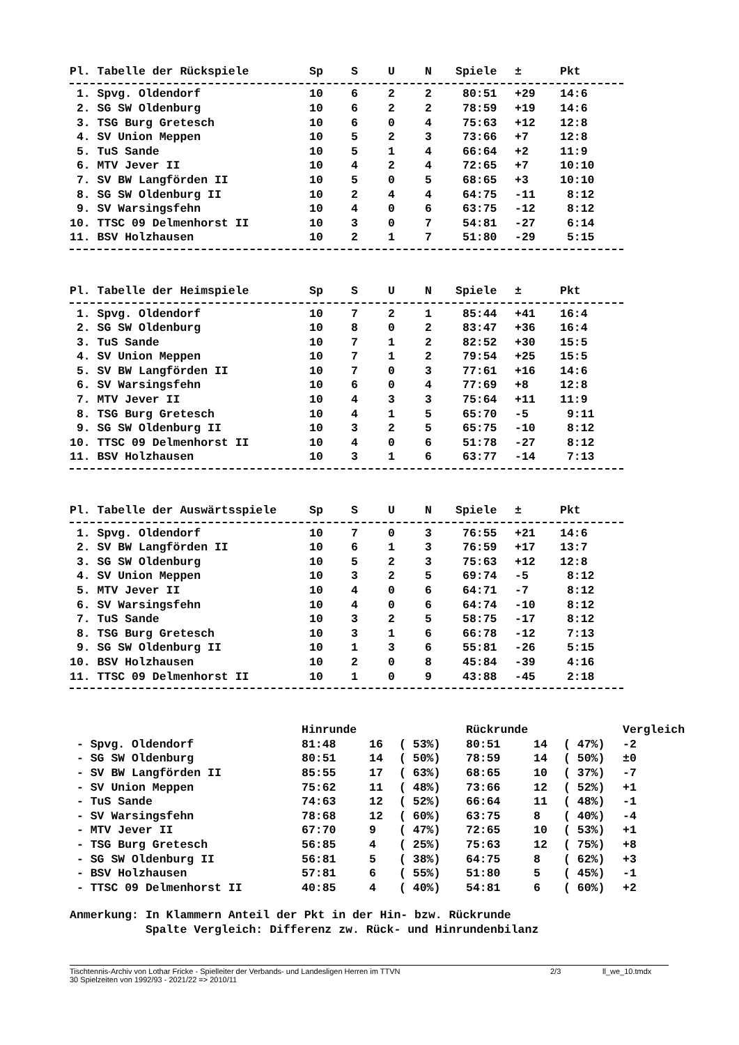| Pl. Tabelle der Rückspiele | Sp | S | U | N | Spiele | ± | Pkt |
| --- | --- | --- | --- | --- | --- | --- | --- |
| 1. Spvg. Oldendorf | 10 | 6 | 2 | 2 | 80:51 | +29 | 14:6 |
| 2. SG SW Oldenburg | 10 | 6 | 2 | 2 | 78:59 | +19 | 14:6 |
| 3. TSG Burg Gretesch | 10 | 6 | 0 | 4 | 75:63 | +12 | 12:8 |
| 4. SV Union Meppen | 10 | 5 | 2 | 3 | 73:66 | +7 | 12:8 |
| 5. TuS Sande | 10 | 5 | 1 | 4 | 66:64 | +2 | 11:9 |
| 6. MTV Jever II | 10 | 4 | 2 | 4 | 72:65 | +7 | 10:10 |
| 7. SV BW Langförden II | 10 | 5 | 0 | 5 | 68:65 | +3 | 10:10 |
| 8. SG SW Oldenburg II | 10 | 2 | 4 | 4 | 64:75 | -11 | 8:12 |
| 9. SV Warsingsfehn | 10 | 4 | 0 | 6 | 63:75 | -12 | 8:12 |
| 10. TTSC 09 Delmenhorst II | 10 | 3 | 0 | 7 | 54:81 | -27 | 6:14 |
| 11. BSV Holzhausen | 10 | 2 | 1 | 7 | 51:80 | -29 | 5:15 |
| Pl. Tabelle der Heimspiele | Sp | S | U | N | Spiele | ± | Pkt |
| --- | --- | --- | --- | --- | --- | --- | --- |
| 1. Spvg. Oldendorf | 10 | 7 | 2 | 1 | 85:44 | +41 | 16:4 |
| 2. SG SW Oldenburg | 10 | 8 | 0 | 2 | 83:47 | +36 | 16:4 |
| 3. TuS Sande | 10 | 7 | 1 | 2 | 82:52 | +30 | 15:5 |
| 4. SV Union Meppen | 10 | 7 | 1 | 2 | 79:54 | +25 | 15:5 |
| 5. SV BW Langförden II | 10 | 7 | 0 | 3 | 77:61 | +16 | 14:6 |
| 6. SV Warsingsfehn | 10 | 6 | 0 | 4 | 77:69 | +8 | 12:8 |
| 7. MTV Jever II | 10 | 4 | 3 | 3 | 75:64 | +11 | 11:9 |
| 8. TSG Burg Gretesch | 10 | 4 | 1 | 5 | 65:70 | -5 | 9:11 |
| 9. SG SW Oldenburg II | 10 | 3 | 2 | 5 | 65:75 | -10 | 8:12 |
| 10. TTSC 09 Delmenhorst II | 10 | 4 | 0 | 6 | 51:78 | -27 | 8:12 |
| 11. BSV Holzhausen | 10 | 3 | 1 | 6 | 63:77 | -14 | 7:13 |
| Pl. Tabelle der Auswärtsspiele | Sp | S | U | N | Spiele | ± | Pkt |
| --- | --- | --- | --- | --- | --- | --- | --- |
| 1. Spvg. Oldendorf | 10 | 7 | 0 | 3 | 76:55 | +21 | 14:6 |
| 2. SV BW Langförden II | 10 | 6 | 1 | 3 | 76:59 | +17 | 13:7 |
| 3. SG SW Oldenburg | 10 | 5 | 2 | 3 | 75:63 | +12 | 12:8 |
| 4. SV Union Meppen | 10 | 3 | 2 | 5 | 69:74 | -5 | 8:12 |
| 5. MTV Jever II | 10 | 4 | 0 | 6 | 64:71 | -7 | 8:12 |
| 6. SV Warsingsfehn | 10 | 4 | 0 | 6 | 64:74 | -10 | 8:12 |
| 7. TuS Sande | 10 | 3 | 2 | 5 | 58:75 | -17 | 8:12 |
| 8. TSG Burg Gretesch | 10 | 3 | 1 | 6 | 66:78 | -12 | 7:13 |
| 9. SG SW Oldenburg II | 10 | 1 | 3 | 6 | 55:81 | -26 | 5:15 |
| 10. BSV Holzhausen | 10 | 2 | 0 | 8 | 45:84 | -39 | 4:16 |
| 11. TTSC 09 Delmenhorst II | 10 | 1 | 0 | 9 | 43:88 | -45 | 2:18 |
| | Hinrunde | | | Rückrunde | | | Vergleich |
| --- | --- | --- | --- | --- | --- | --- | --- |
| - Spvg. Oldendorf | 81:48 | 16 | ( 53%) | 80:51 | 14 | ( 47%) | -2 |
| - SG SW Oldenburg | 80:51 | 14 | ( 50%) | 78:59 | 14 | ( 50%) | ±0 |
| - SV BW Langförden II | 85:55 | 17 | ( 63%) | 68:65 | 10 | ( 37%) | -7 |
| - SV Union Meppen | 75:62 | 11 | ( 48%) | 73:66 | 12 | ( 52%) | +1 |
| - TuS Sande | 74:63 | 12 | ( 52%) | 66:64 | 11 | ( 48%) | -1 |
| - SV Warsingsfehn | 78:68 | 12 | ( 60%) | 63:75 | 8 | ( 40%) | -4 |
| - MTV Jever II | 67:70 | 9 | ( 47%) | 72:65 | 10 | ( 53%) | +1 |
| - TSG Burg Gretesch | 56:85 | 4 | ( 25%) | 75:63 | 12 | ( 75%) | +8 |
| - SG SW Oldenburg II | 56:81 | 5 | ( 38%) | 64:75 | 8 | ( 62%) | +3 |
| - BSV Holzhausen | 57:81 | 6 | ( 55%) | 51:80 | 5 | ( 45%) | -1 |
| - TTSC 09 Delmenhorst II | 40:85 | 4 | ( 40%) | 54:81 | 6 | ( 60%) | +2 |
Anmerkung: In Klammern Anteil der Pkt in der Hin- bzw. Rückrunde Spalte Vergleich: Differenz zw. Rück- und Hinrundenbilanz
Tischtennis-Archiv von Lothar Fricke - Spielleiter der Verbands- und Landesligen Herren im TTVN 2/3 ll_we_10.tmdx
30 Spielzeiten von 1992/93 - 2021/22 => 2010/11